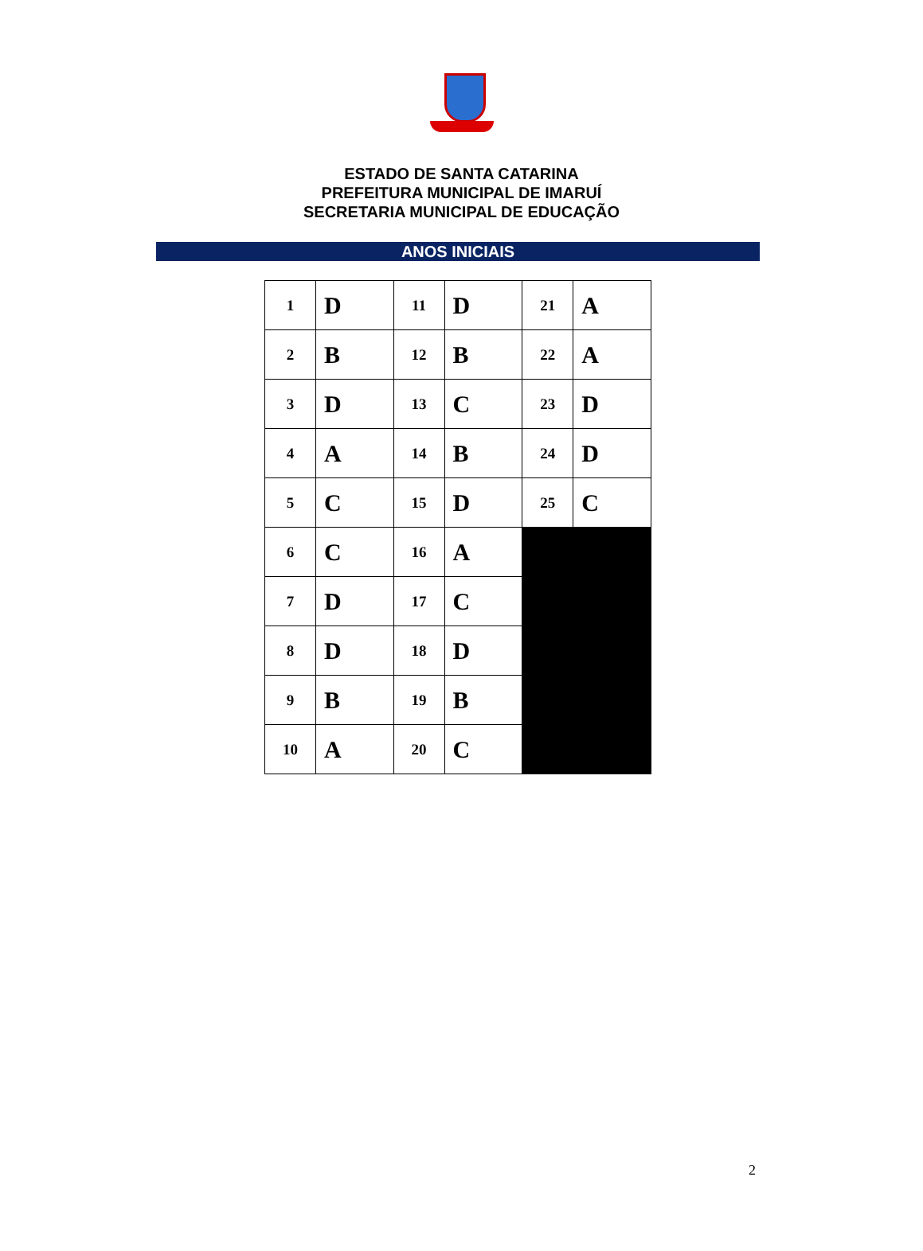ESTADO DE SANTA CATARINA
PREFEITURA MUNICIPAL DE IMARUÍ
SECRETARIA MUNICIPAL DE EDUCAÇÃO
ANOS INICIAIS
| 1 | D | 11 | D | 21 | A |
| 2 | B | 12 | B | 22 | A |
| 3 | D | 13 | C | 23 | D |
| 4 | A | 14 | B | 24 | D |
| 5 | C | 15 | D | 25 | C |
| 6 | C | 16 | A | | |
| 7 | D | 17 | C | | |
| 8 | D | 18 | D | | |
| 9 | B | 19 | B | | |
| 10 | A | 20 | C | | |
2